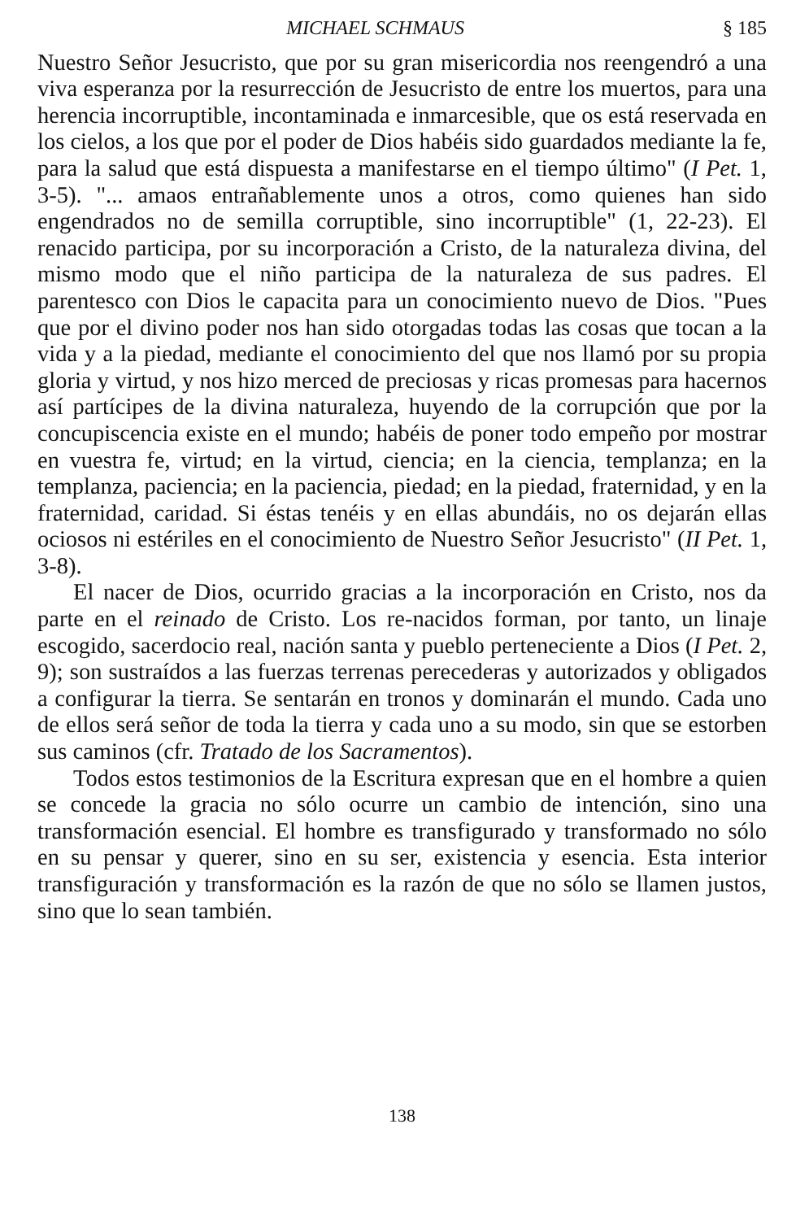MICHAEL SCHMAUS § 185
Nuestro Señor Jesucristo, que por su gran misericordia nos reengendró a una viva esperanza por la resurrección de Jesucristo de entre los muertos, para una herencia incorruptible, incontaminada e inmarcesible, que os está reservada en los cielos, a los que por el poder de Dios habéis sido guardados mediante la fe, para la salud que está dispuesta a manifestarse en el tiempo último" (I Pet. 1, 3-5). "... amaos entrañablemente unos a otros, como quienes han sido engendrados no de semilla corruptible, sino incorruptible" (1, 22-23). El renacido participa, por su incorporación a Cristo, de la naturaleza divina, del mismo modo que el niño participa de la naturaleza de sus padres. El parentesco con Dios le capacita para un conocimiento nuevo de Dios. "Pues que por el divino poder nos han sido otorgadas todas las cosas que tocan a la vida y a la piedad, mediante el conocimiento del que nos llamó por su propia gloria y virtud, y nos hizo merced de preciosas y ricas promesas para hacernos así partícipes de la divina naturaleza, huyendo de la corrupción que por la concupiscencia existe en el mundo; habéis de poner todo empeño por mostrar en vuestra fe, virtud; en la virtud, ciencia; en la ciencia, templanza; en la templanza, paciencia; en la paciencia, piedad; en la piedad, fraternidad, y en la fraternidad, caridad. Si éstas tenéis y en ellas abundáis, no os dejarán ellas ociosos ni estériles en el conocimiento de Nuestro Señor Jesucristo" (II Pet. 1, 3-8).
El nacer de Dios, ocurrido gracias a la incorporación en Cristo, nos da parte en el reinado de Cristo. Los re-nacidos forman, por tanto, un linaje escogido, sacerdocio real, nación santa y pueblo perteneciente a Dios (I Pet. 2, 9); son sustraídos a las fuerzas terrenas perecederas y autorizados y obligados a configurar la tierra. Se sentarán en tronos y dominarán el mundo. Cada uno de ellos será señor de toda la tierra y cada uno a su modo, sin que se estorben sus caminos (cfr. Tratado de los Sacramentos).
Todos estos testimonios de la Escritura expresan que en el hombre a quien se concede la gracia no sólo ocurre un cambio de intención, sino una transformación esencial. El hombre es transfigurado y transformado no sólo en su pensar y querer, sino en su ser, existencia y esencia. Esta interior transfiguración y transformación es la razón de que no sólo se llamen justos, sino que lo sean también.
138